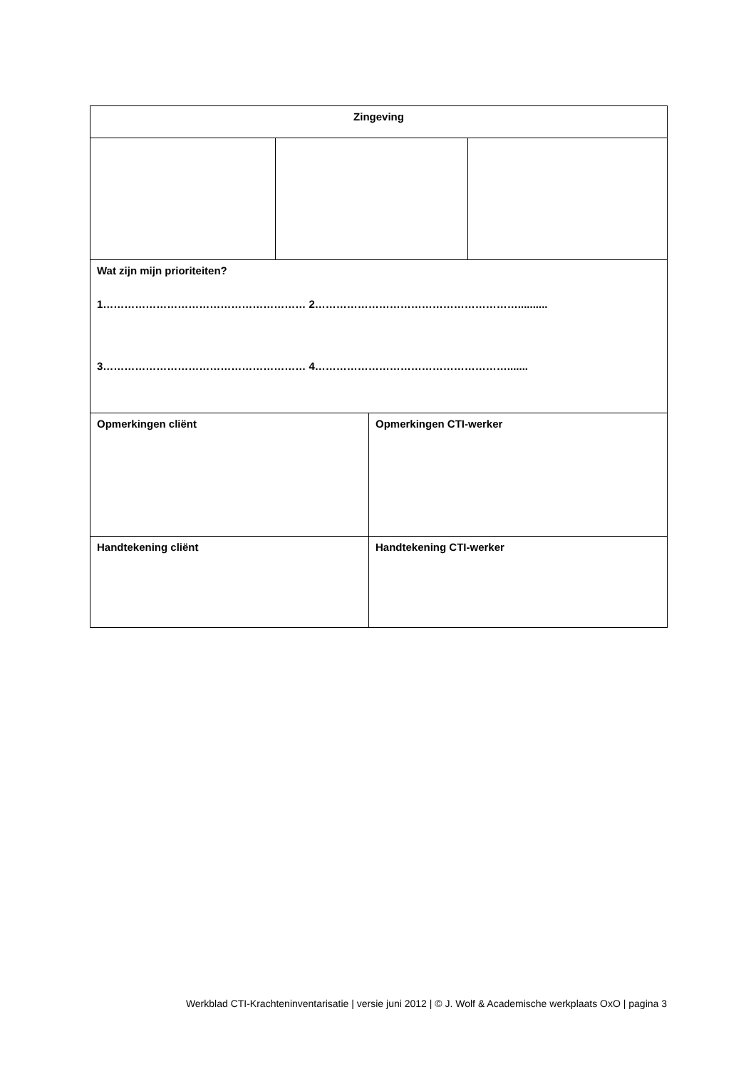| Zingeving | | | |
| Wat zijn mijn prioriteiten? 1………………………………………………… 2………………………………………………….......... 3………………………………………………… 4………………………………………………....... | | | |
| Opmerkingen cliënt | | Opmerkingen CTI-werker | |
| Handtekening cliënt | | Handtekening CTI-werker | |
Werkblad CTI-Krachteninventarisatie | versie juni 2012 | © J. Wolf & Academische werkplaats OxO | pagina 3